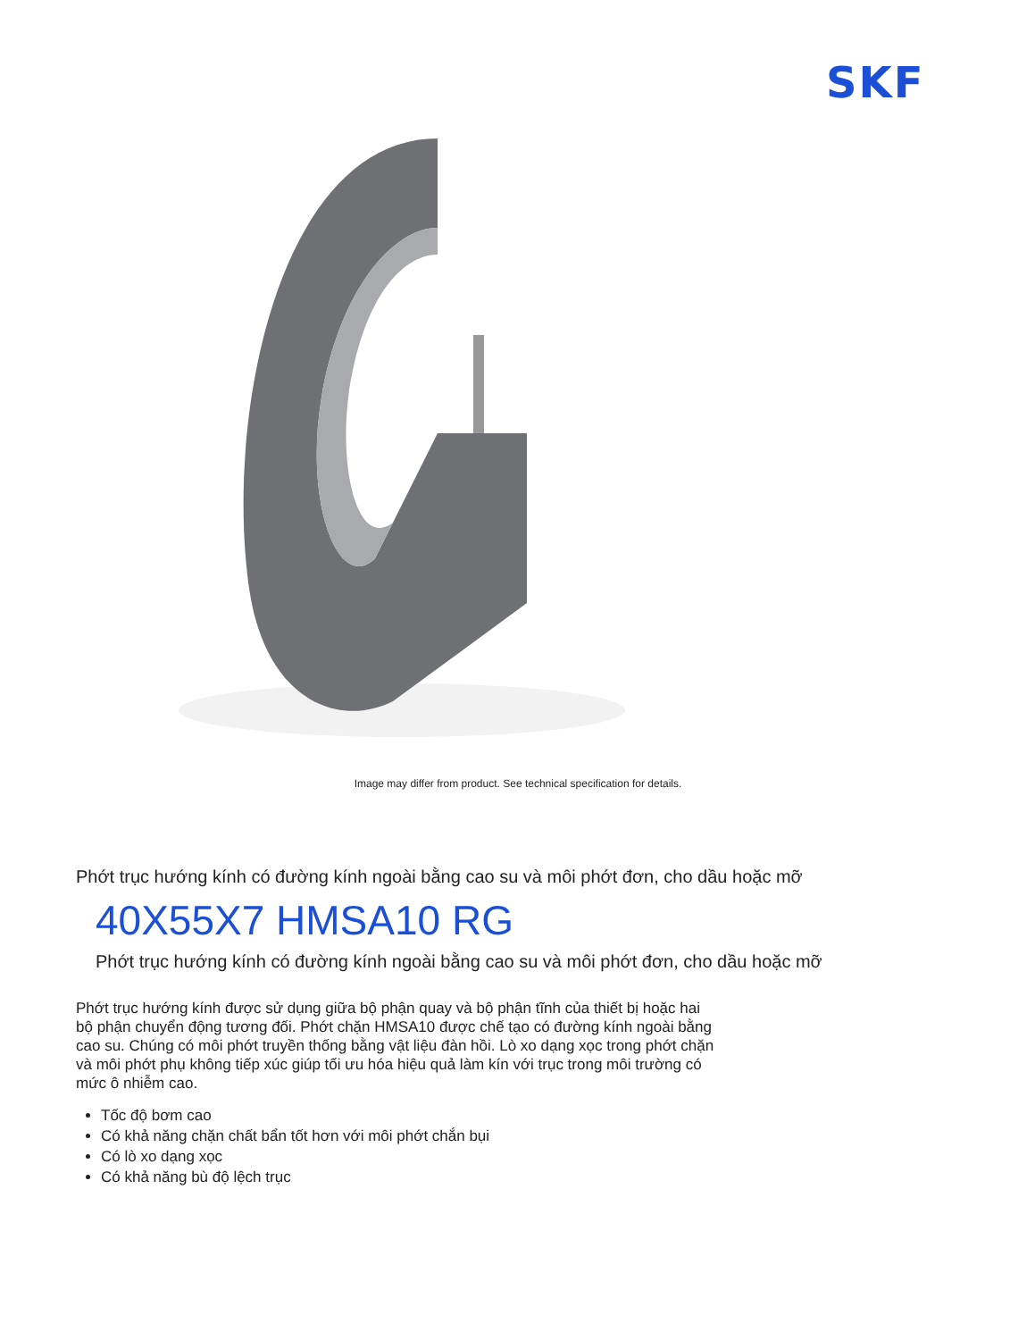SKF
Image may differ from product. See technical specification for details.
Phớt trục hướng kính có đường kính ngoài bằng cao su và môi phớt đơn, cho dầu hoặc mỡ
40X55X7 HMSA10 RG
Phớt trục hướng kính có đường kính ngoài bằng cao su và môi phớt đơn, cho dầu hoặc mỡ
Phớt trục hướng kính được sử dụng giữa bộ phận quay và bộ phận tĩnh của thiết bị hoặc hai bộ phận chuyển động tương đối. Phớt chặn HMSA10 được chế tạo có đường kính ngoài bằng cao su. Chúng có môi phớt truyền thống bằng vật liệu đàn hồi. Lò xo dạng xọc trong phớt chặn và môi phớt phụ không tiếp xúc giúp tối ưu hóa hiệu quả làm kín với trục trong môi trường có mức ô nhiễm cao.
Tốc độ bơm cao
Có khả năng chặn chất bẩn tốt hơn với môi phớt chắn bụi
Có lò xo dạng xọc
Có khả năng bù độ lệch trục